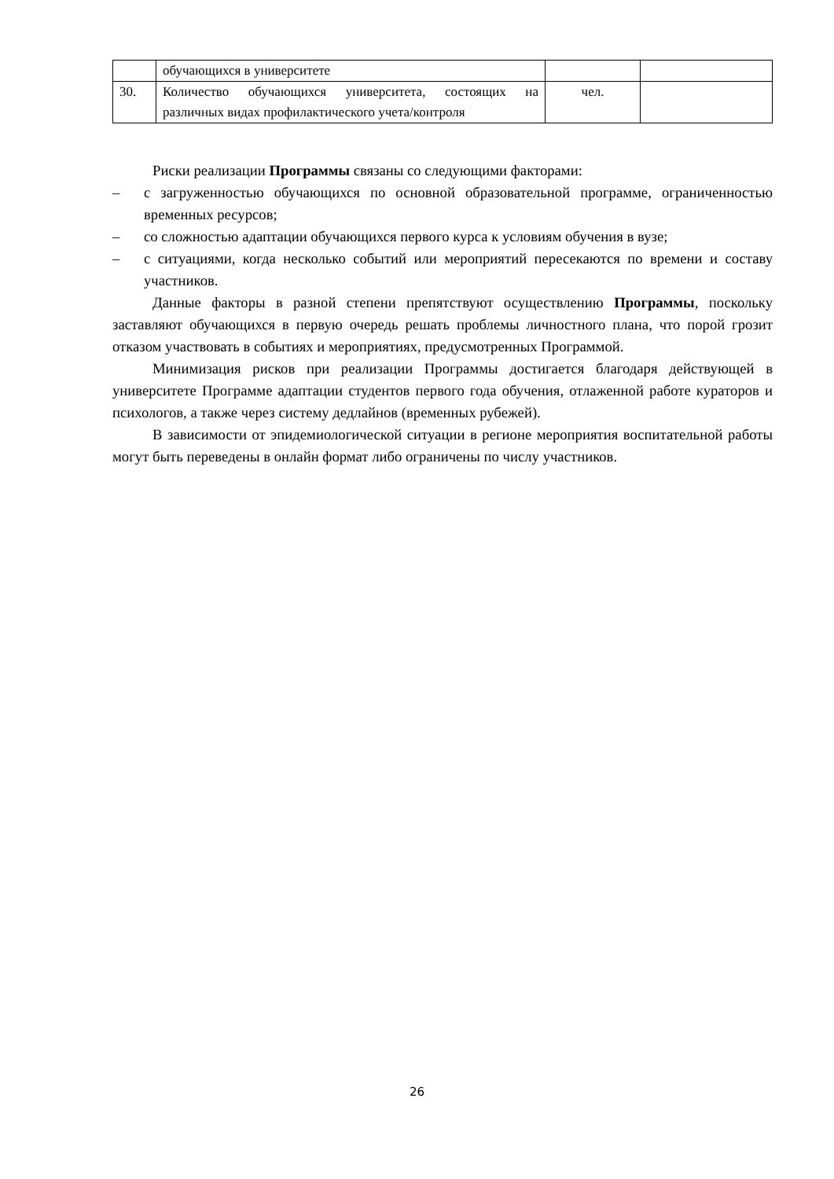| | обучающихся в университете | | |
| 30. | Количество обучающихся университета, состоящих на различных видах профилактического учета/контроля | чел. | |
Риски реализации Программы связаны со следующими факторами:
– с загруженностью обучающихся по основной образовательной программе, ограниченностью временных ресурсов;
– со сложностью адаптации обучающихся первого курса к условиям обучения в вузе;
– с ситуациями, когда несколько событий или мероприятий пересекаются по времени и составу участников.
Данные факторы в разной степени препятствуют осуществлению Программы, поскольку заставляют обучающихся в первую очередь решать проблемы личностного плана, что порой грозит отказом участвовать в событиях и мероприятиях, предусмотренных Программой.
Минимизация рисков при реализации Программы достигается благодаря действующей в университете Программе адаптации студентов первого года обучения, отлаженной работе кураторов и психологов, а также через систему дедлайнов (временных рубежей).
В зависимости от эпидемиологической ситуации в регионе мероприятия воспитательной работы могут быть переведены в онлайн формат либо ограничены по числу участников.
26